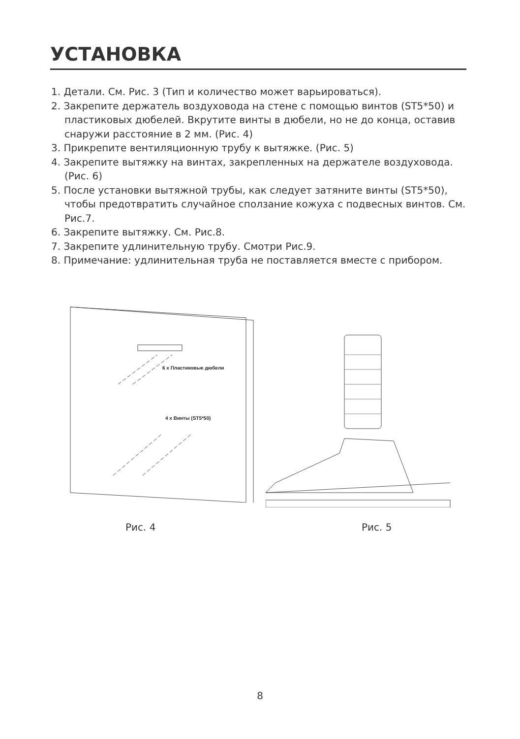УСТАНОВКА
1. Детали. См. Рис. 3 (Тип и количество может варьироваться).
2. Закрепите держатель воздуховода на стене с помощью винтов (ST5*50) и пластиковых дюбелей. Вкрутите винты в дюбели, но не до конца, оставив снаружи расстояние в 2 мм. (Рис. 4)
3. Прикрепите вентиляционную трубу к вытяжке. (Рис. 5)
4. Закрепите вытяжку на винтах, закрепленных на держателе воздуховода. (Рис. 6)
5. После установки вытяжной трубы, как следует затяните винты (ST5*50), чтобы предотвратить случайное сползание кожуха с подвесных винтов. См. Рис.7.
6. Закрепите вытяжку. См. Рис.8.
7. Закрепите удлинительную трубу. Смотри Рис.9.
8. Примечание: удлинительная труба не поставляется вместе с прибором.
6 x Пластиковые дюбели
4 x Винты (ST5*50)
Рис. 4 Рис. 5
8